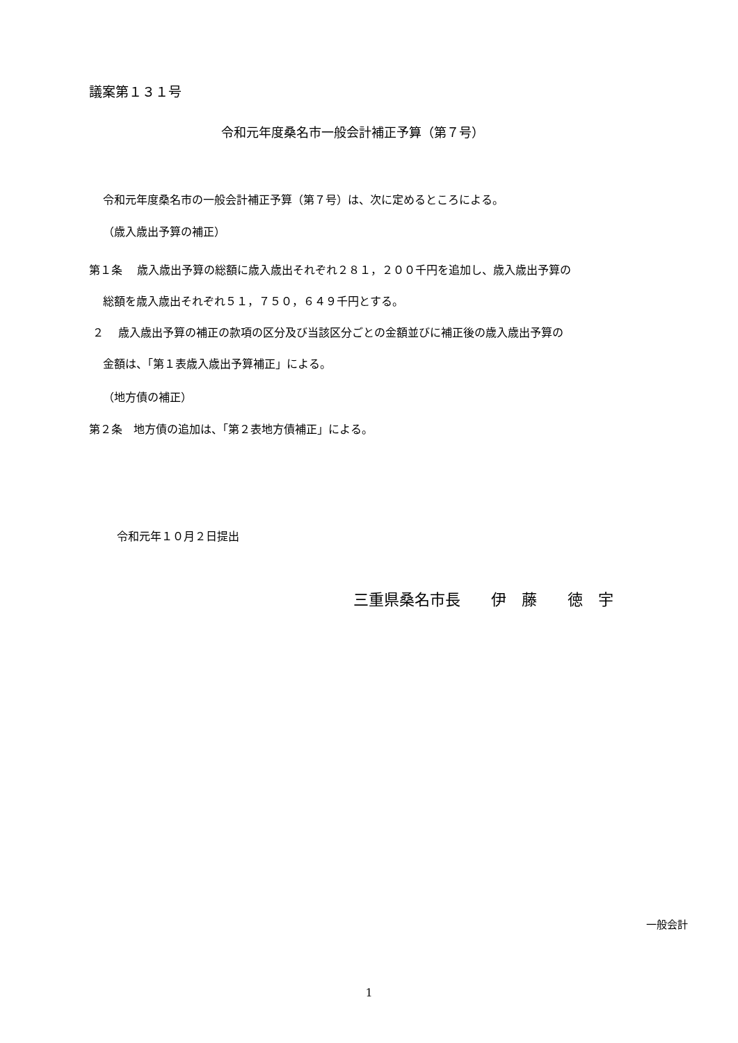議案第１３１号
令和元年度桑名市一般会計補正予算（第７号）
令和元年度桑名市の一般会計補正予算（第７号）は、次に定めるところによる。
（歳入歳出予算の補正）
第１条　 歳入歳出予算の総額に歳入歳出それぞれ２８１，２００千円を追加し、歳入歳出予算の
総額を歳入歳出それぞれ５１，７５０，６４９千円とする。
２　 歳入歳出予算の補正の款項の区分及び当該区分ごとの金額並びに補正後の歳入歳出予算の
金額は、「第１表歳入歳出予算補正」による。
（地方債の補正）
第２条　地方債の追加は、「第２表地方債補正」による。
令和元年１０月２日提出
三重県桑名市長　　伊　藤　　徳　宇
一般会計
1